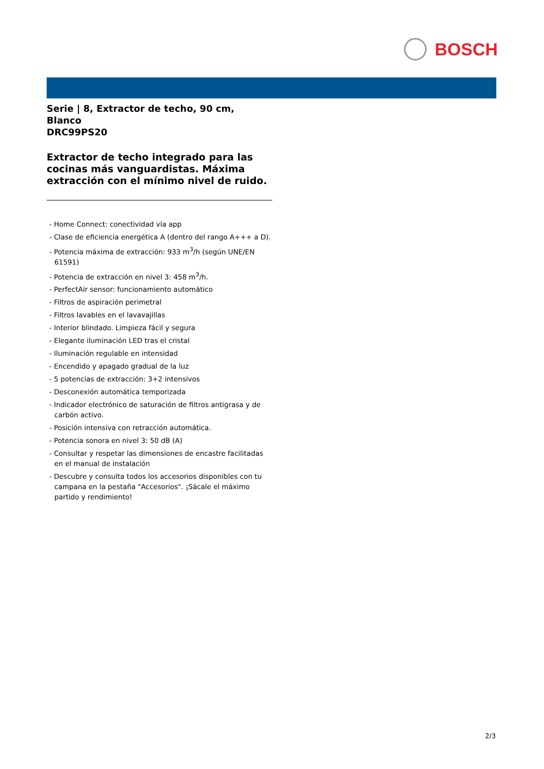BOSCH
Serie | 8, Extractor de techo, 90 cm, Blanco
DRC99PS20
Extractor de techo integrado para las cocinas más vanguardistas. Máxima extracción con el mínimo nivel de ruido.
- Home Connect: conectividad vía app
- Clase de eficiencia energética A (dentro del rango A+++ a D).
- Potencia máxima de extracción: 933 m<sup>3</sup>/h (según UNE/EN 61591)
- Potencia de extracción en nivel 3: 458 m<sup>3</sup>/h.
- PerfectAir sensor: funcionamiento automático
- Filtros de aspiración perimetral
- Filtros lavables en el lavavajillas
- Interior blindado. Limpieza fácil y segura
- Elegante iluminación LED tras el cristal
- Iluminación regulable en intensidad
- Encendido y apagado gradual de la luz
- 5 potencias de extracción: 3+2 intensivos
- Desconexión automática temporizada
- Indicador electrónico de saturación de filtros antigrasa y de carbón activo.
- Posición intensiva con retracción automática.
- Potencia sonora en nivel 3: 50 dB (A)
- Consultar y respetar las dimensiones de encastre facilitadas en el manual de instalación
- Descubre y consulta todos los accesorios disponibles con tu campana en la pestaña "Accesorios". ¡Sácale el máximo partido y rendimiento!
2/3